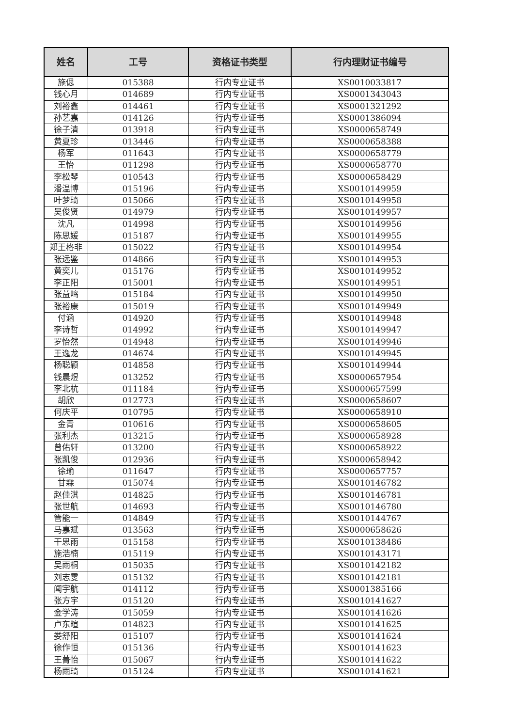| 姓名 | 工号 | 资格证书类型 | 行内理财证书编号 |
| --- | --- | --- | --- |
| 施偲 | 015388 | 行内专业证书 | XS0010033817 |
| 钱心月 | 014689 | 行内专业证书 | XS0001343043 |
| 刘裕鑫 | 014461 | 行内专业证书 | XS0001321292 |
| 孙艺嘉 | 014126 | 行内专业证书 | XS0001386094 |
| 徐子清 | 013918 | 行内专业证书 | XS0000658749 |
| 黄夏珍 | 013446 | 行内专业证书 | XS0000658388 |
| 杨军 | 011643 | 行内专业证书 | XS0000658779 |
| 王怡 | 011298 | 行内专业证书 | XS0000658770 |
| 李松琴 | 010543 | 行内专业证书 | XS0000658429 |
| 潘温博 | 015196 | 行内专业证书 | XS0010149959 |
| 叶梦琦 | 015066 | 行内专业证书 | XS0010149958 |
| 吴俊贤 | 014979 | 行内专业证书 | XS0010149957 |
| 沈凡 | 014998 | 行内专业证书 | XS0010149956 |
| 陈思媛 | 015187 | 行内专业证书 | XS0010149955 |
| 郑王格非 | 015022 | 行内专业证书 | XS0010149954 |
| 张远鉴 | 014866 | 行内专业证书 | XS0010149953 |
| 黄奕儿 | 015176 | 行内专业证书 | XS0010149952 |
| 李正阳 | 015001 | 行内专业证书 | XS0010149951 |
| 张益鸣 | 015184 | 行内专业证书 | XS0010149950 |
| 张裕康 | 015019 | 行内专业证书 | XS0010149949 |
| 付涵 | 014920 | 行内专业证书 | XS0010149948 |
| 李诗哲 | 014992 | 行内专业证书 | XS0010149947 |
| 罗怡然 | 014948 | 行内专业证书 | XS0010149946 |
| 王逸龙 | 014674 | 行内专业证书 | XS0010149945 |
| 杨聪颖 | 014858 | 行内专业证书 | XS0010149944 |
| 钱晨煜 | 013252 | 行内专业证书 | XS0000657954 |
| 李北杭 | 011184 | 行内专业证书 | XS0000657599 |
| 胡欣 | 012773 | 行内专业证书 | XS0000658607 |
| 何庆平 | 010795 | 行内专业证书 | XS0000658910 |
| 金青 | 010616 | 行内专业证书 | XS0000658605 |
| 张利杰 | 013215 | 行内专业证书 | XS0000658928 |
| 曾佑轩 | 013200 | 行内专业证书 | XS0000658922 |
| 张凯俊 | 012936 | 行内专业证书 | XS0000658942 |
| 徐瑜 | 011647 | 行内专业证书 | XS0000657757 |
| 甘霖 | 015074 | 行内专业证书 | XS0010146782 |
| 赵佳淇 | 014825 | 行内专业证书 | XS0010146781 |
| 张世航 | 014693 | 行内专业证书 | XS0010146780 |
| 管能一 | 014849 | 行内专业证书 | XS0010144767 |
| 马嘉斌 | 013563 | 行内专业证书 | XS0000658626 |
| 干思雨 | 015158 | 行内专业证书 | XS0010138486 |
| 施浩楠 | 015119 | 行内专业证书 | XS0010143171 |
| 吴雨桐 | 015035 | 行内专业证书 | XS0010142182 |
| 刘志雯 | 015132 | 行内专业证书 | XS0010142181 |
| 闻宇航 | 014112 | 行内专业证书 | XS0001385166 |
| 张方宇 | 015120 | 行内专业证书 | XS0010141627 |
| 金学涛 | 015059 | 行内专业证书 | XS0010141626 |
| 卢东暄 | 014823 | 行内专业证书 | XS0010141625 |
| 娄舒阳 | 015107 | 行内专业证书 | XS0010141624 |
| 徐作恒 | 015136 | 行内专业证书 | XS0010141623 |
| 王菁怡 | 015067 | 行内专业证书 | XS0010141622 |
| 杨雨琦 | 015124 | 行内专业证书 | XS0010141621 |